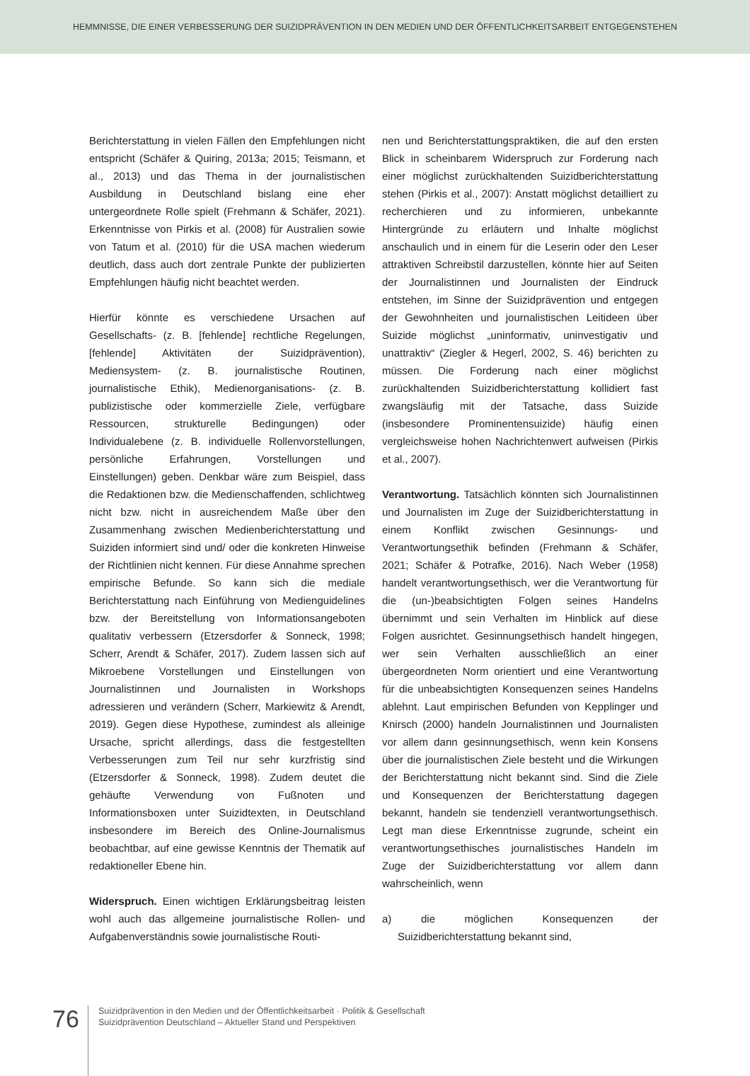HEMMNISSE, DIE EINER VERBESSERUNG DER SUIZIDPRÄVENTION IN DEN MEDIEN UND DER ÖFFENTLICHKEITSARBEIT ENTGEGENSTEHEN
Berichterstattung in vielen Fällen den Empfehlungen nicht entspricht (Schäfer & Quiring, 2013a; 2015; Teismann, et al., 2013) und das Thema in der journalistischen Ausbildung in Deutschland bislang eine eher untergeordnete Rolle spielt (Frehmann & Schäfer, 2021). Erkenntnisse von Pirkis et al. (2008) für Australien sowie von Tatum et al. (2010) für die USA machen wiederum deutlich, dass auch dort zentrale Punkte der publizierten Empfehlungen häufig nicht beachtet werden.
Hierfür könnte es verschiedene Ursachen auf Gesellschafts- (z. B. [fehlende] rechtliche Regelungen, [fehlende] Aktivitäten der Suizidprävention), Mediensystem- (z. B. journalistische Routinen, journalistische Ethik), Medienorganisations- (z. B. publizistische oder kommerzielle Ziele, verfügbare Ressourcen, strukturelle Bedingungen) oder Individualebene (z. B. individuelle Rollenvorstellungen, persönliche Erfahrungen, Vorstellungen und Einstellungen) geben. Denkbar wäre zum Beispiel, dass die Redaktionen bzw. die Medienschaffenden, schlichtweg nicht bzw. nicht in ausreichendem Maße über den Zusammenhang zwischen Medienberichterstattung und Suiziden informiert sind und/ oder die konkreten Hinweise der Richtlinien nicht kennen. Für diese Annahme sprechen empirische Befunde. So kann sich die mediale Berichterstattung nach Einführung von Medienguidelines bzw. der Bereitstellung von Informationsangeboten qualitativ verbessern (Etzersdorfer & Sonneck, 1998; Scherr, Arendt & Schäfer, 2017). Zudem lassen sich auf Mikroebene Vorstellungen und Einstellungen von Journalistinnen und Journalisten in Workshops adressieren und verändern (Scherr, Markiewitz & Arendt, 2019). Gegen diese Hypothese, zumindest als alleinige Ursache, spricht allerdings, dass die festgestellten Verbesserungen zum Teil nur sehr kurzfristig sind (Etzersdorfer & Sonneck, 1998). Zudem deutet die gehäufte Verwendung von Fußnoten und Informationsboxen unter Suizidtexten, in Deutschland insbesondere im Bereich des Online-Journalismus beobachtbar, auf eine gewisse Kenntnis der Thematik auf redaktioneller Ebene hin.
Widerspruch. Einen wichtigen Erklärungsbeitrag leisten wohl auch das allgemeine journalistische Rollen- und Aufgabenverständnis sowie journalistische Routi-
nen und Berichterstattungspraktiken, die auf den ersten Blick in scheinbarem Widerspruch zur Forderung nach einer möglichst zurückhaltenden Suizidberichterstattung stehen (Pirkis et al., 2007): Anstatt möglichst detailliert zu recherchieren und zu informieren, unbekannte Hintergründe zu erläutern und Inhalte möglichst anschaulich und in einem für die Leserin oder den Leser attraktiven Schreibstil darzustellen, könnte hier auf Seiten der Journalistinnen und Journalisten der Eindruck entstehen, im Sinne der Suizidprävention und entgegen der Gewohnheiten und journalistischen Leitideen über Suizide möglichst „uninformativ, uninvestigativ und unattraktiv“ (Ziegler & Hegerl, 2002, S. 46) berichten zu müssen. Die Forderung nach einer möglichst zurückhaltenden Suizidberichterstattung kollidiert fast zwangsläufig mit der Tatsache, dass Suizide (insbesondere Prominentensuizide) häufig einen vergleichsweise hohen Nachrichtenwert aufweisen (Pirkis et al., 2007).
Verantwortung. Tatsächlich könnten sich Journalistinnen und Journalisten im Zuge der Suizidberichterstattung in einem Konflikt zwischen Gesinnungs- und Verantwortungsethik befinden (Frehmann & Schäfer, 2021; Schäfer & Potrafke, 2016). Nach Weber (1958) handelt verantwortungsethisch, wer die Verantwortung für die (un-)beabsichtigten Folgen seines Handelns übernimmt und sein Verhalten im Hinblick auf diese Folgen ausrichtet. Gesinnungsethisch handelt hingegen, wer sein Verhalten ausschließlich an einer übergeordneten Norm orientiert und eine Verantwortung für die unbeabsichtigten Konsequenzen seines Handelns ablehnt. Laut empirischen Befunden von Kepplinger und Knirsch (2000) handeln Journalistinnen und Journalisten vor allem dann gesinnungsethisch, wenn kein Konsens über die journalistischen Ziele besteht und die Wirkungen der Berichterstattung nicht bekannt sind. Sind die Ziele und Konsequenzen der Berichterstattung dagegen bekannt, handeln sie tendenziell verantwortungsethisch. Legt man diese Erkenntnisse zugrunde, scheint ein verantwortungsethisches journalistisches Handeln im Zuge der Suizidberichterstattung vor allem dann wahrscheinlich, wenn
a) die möglichen Konsequenzen der Suizidberichterstattung bekannt sind,
76
Suizidprävention in den Medien und der Öffentlichkeitsarbeit · Politik & Gesellschaft
Suizidprävention Deutschland – Aktueller Stand und Perspektiven